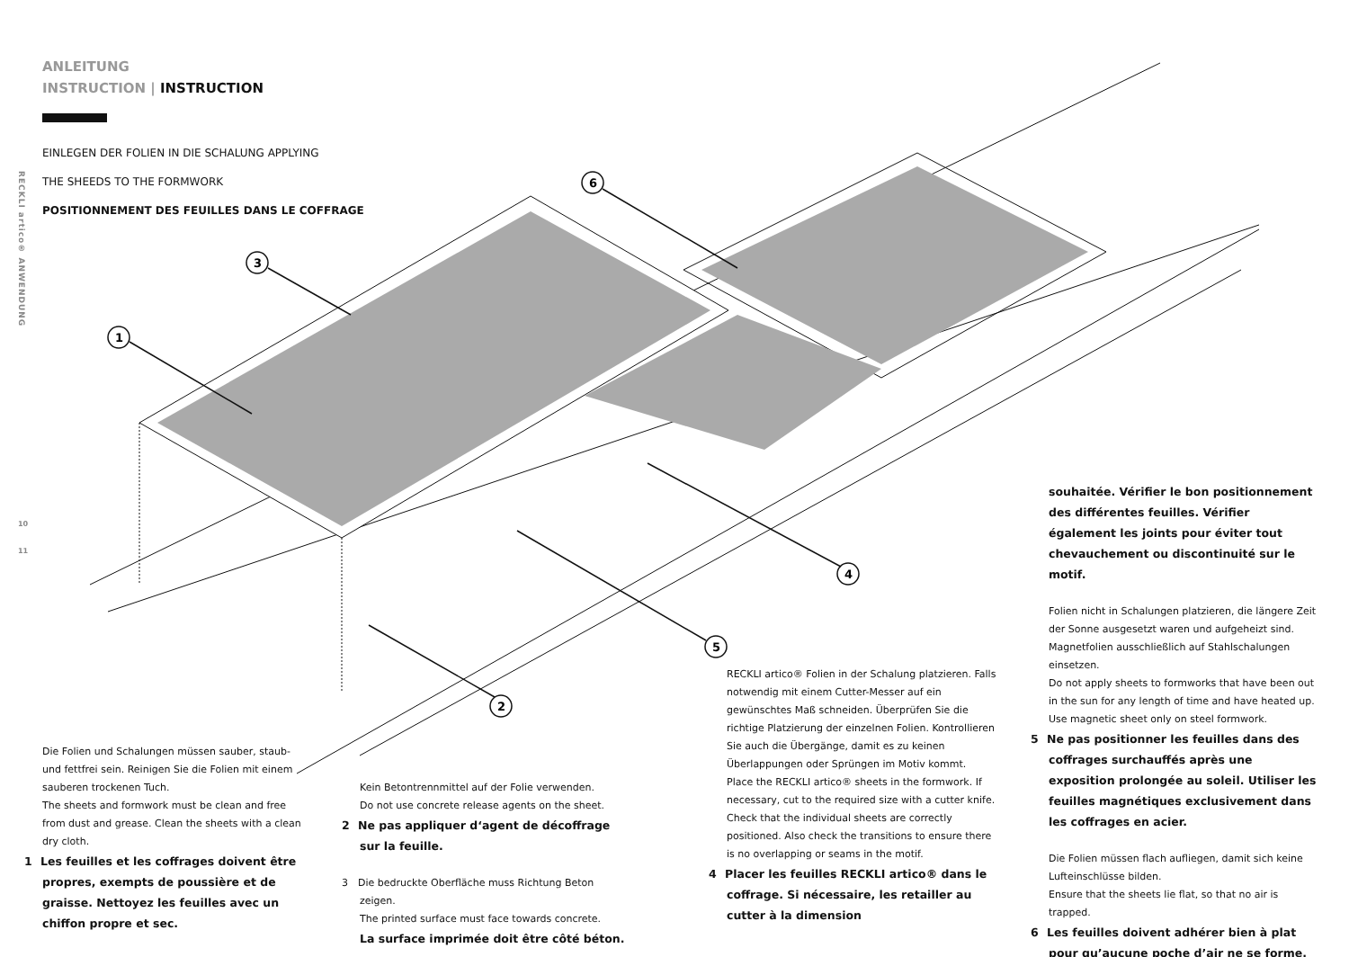RECKLI artico® ANWENDUNG
10
11
ANLEITUNG
INSTRUCTION | INSTRUCTION
EINLEGEN DER FOLIEN IN DIE SCHALUNG APPLYING
THE SHEEDS TO THE FORMWORK
POSITIONNEMENT DES FEUILLES DANS LE COFFRAGE
1
3
6
4
5
2
Die Folien und Schalungen müssen sauber, staub- und fettfrei sein. Reinigen Sie die Folien mit einem sauberen trockenen Tuch.
The sheets and formwork must be clean and free from dust and grease. Clean the sheets with a clean dry cloth.
1 Les feuilles et les coffrages doivent être propres, exempts de poussière et de graisse. Nettoyez les feuilles avec un chiffon propre et sec.
Kein Betontrennmittel auf der Folie verwenden.
Do not use concrete release agents on the sheet.
2 Ne pas appliquer d‘agent de décoffrage sur la feuille.
3 Die bedruckte Oberfläche muss Richtung Beton zeigen.
The printed surface must face towards concrete.
La surface imprimée doit être côté béton.
RECKLI artico® Folien in der Schalung platzieren. Falls notwendig mit einem Cutter-Messer auf ein gewünschtes Maß schneiden. Überprüfen Sie die richtige Platzierung der einzelnen Folien. Kontrollieren Sie auch die Übergänge, damit es zu keinen Überlappungen oder Sprüngen im Motiv kommt.
Place the RECKLI artico® sheets in the formwork. If necessary, cut to the required size with a cutter knife. Check that the individual sheets are correctly positioned. Also check the transitions to ensure there is no overlapping or seams in the motif.
4 Placer les feuilles RECKLI artico® dans le coffrage. Si nécessaire, les retailler au cutter à la dimension
souhaitée. Vérifier le bon positionnement des différentes feuilles. Vérifier également les joints pour éviter tout chevauchement ou discontinuité sur le motif.
Folien nicht in Schalungen platzieren, die längere Zeit der Sonne ausgesetzt waren und aufgeheizt sind. Magnetfolien ausschließlich auf Stahlschalungen einsetzen.
Do not apply sheets to formworks that have been out in the sun for any length of time and have heated up. Use magnetic sheet only on steel formwork.
5 Ne pas positionner les feuilles dans des coffrages surchauffés après une exposition prolongée au soleil. Utiliser les feuilles magnétiques exclusivement dans les coffrages en acier.
Die Folien müssen flach aufliegen, damit sich keine Lufteinschlüsse bilden.
Ensure that the sheets lie flat, so that no air is trapped.
6 Les feuilles doivent adhérer bien à plat pour qu’aucune poche d’air ne se forme.